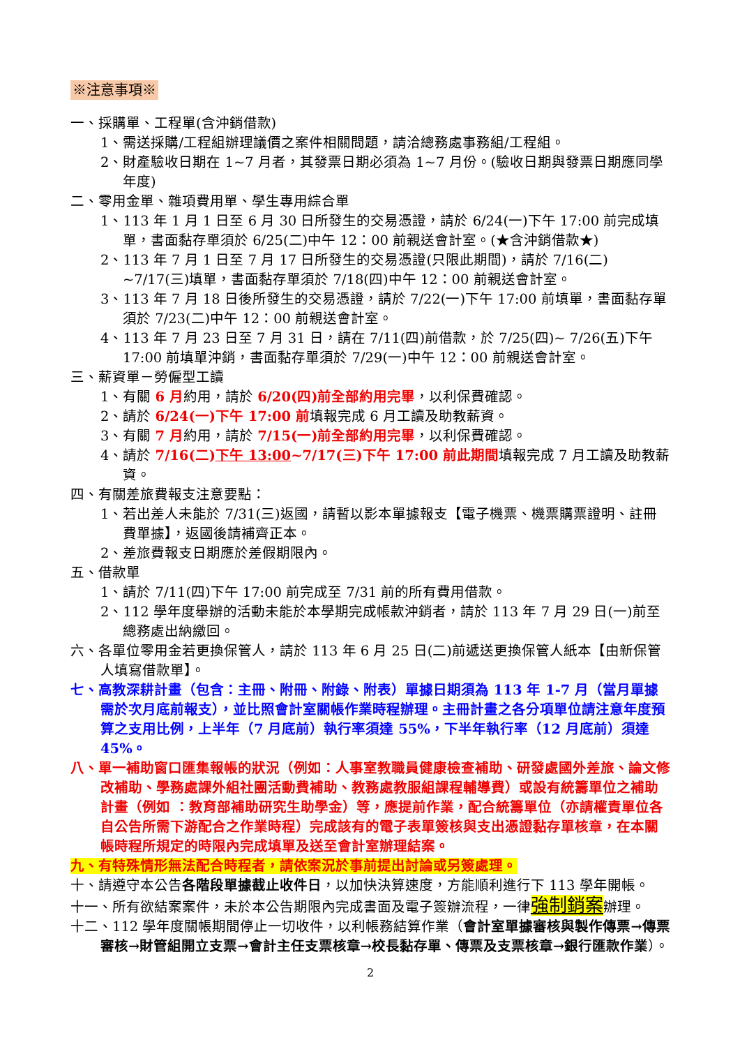※注意事項※
一、採購單、工程單(含沖銷借款)
1、需送採購/工程組辦理議價之案件相關問題，請洽總務處事務組/工程組。
2、財產驗收日期在 1~7 月者，其發票日期必須為 1~7 月份。(驗收日期與發票日期應同學年度)
二、零用金單、雜項費用單、學生專用綜合單
1、113 年 1 月 1 日至 6 月 30 日所發生的交易憑證，請於 6/24(一)下午 17:00 前完成填單，書面黏存單須於 6/25(二)中午 12：00 前親送會計室。(★含沖銷借款★)
2、113 年 7 月 1 日至 7 月 17 日所發生的交易憑證(只限此期間)，請於 7/16(二) ~7/17(三)填單，書面黏存單須於 7/18(四)中午 12：00 前親送會計室。
3、113 年 7 月 18 日後所發生的交易憑證，請於 7/22(一)下午 17:00 前填單，書面黏存單須於 7/23(二)中午 12：00 前親送會計室。
4、113 年 7 月 23 日至 7 月 31 日，請在 7/11(四)前借款，於 7/25(四)~ 7/26(五)下午 17:00 前填單沖銷，書面黏存單須於 7/29(一)中午 12：00 前親送會計室。
三、薪資單－勞僱型工讀
1、有關 6 月約用，請於 6/20(四)前全部約用完畢，以利保費確認。
2、請於 6/24(一)下午 17:00 前填報完成 6 月工讀及助教薪資。
3、有關 7 月約用，請於 7/15(一)前全部約用完畢，以利保費確認。
4、請於 7/16(二)下午 13:00~7/17(三)下午 17:00 前此期間填報完成 7 月工讀及助教薪資。
四、有關差旅費報支注意要點：
1、若出差人未能於 7/31(三)返國，請暫以影本單據報支【電子機票、機票購票證明、註冊費單據】，返國後請補齊正本。
2、差旅費報支日期應於差假期限內。
五、借款單
1、請於 7/11(四)下午 17:00 前完成至 7/31 前的所有費用借款。
2、112 學年度舉辦的活動未能於本學期完成帳款沖銷者，請於 113 年 7 月 29 日(一)前至總務處出納繳回。
六、各單位零用金若更換保管人，請於 113 年 6 月 25 日(二)前遞送更換保管人紙本【由新保管人填寫借款單】。
七、高教深耕計畫（包含：主冊、附冊、附錄、附表）單據日期須為 113 年 1-7 月（當月單據需於次月底前報支），並比照會計室關帳作業時程辦理。主冊計畫之各分項單位請注意年度預算之支用比例，上半年（7 月底前）執行率須達 55%，下半年執行率（12 月底前）須達 45%。
八、單一補助窗口匯集報帳的狀況（例如：人事室教職員健康檢查補助、研發處國外差旅、論文修改補助、學務處課外組社團活動費補助、教務處教服組課程輔導費）或設有統籌單位之補助計畫（例如 ：教育部補助研究生助學金）等，應提前作業，配合統籌單位（亦請權責單位各自公告所需下游配合之作業時程）完成該有的電子表單簽核與支出憑證黏存單核章，在本關帳時程所規定的時限內完成填單及送至會計室辦理結案。
九、有特殊情形無法配合時程者，請依案況於事前提出討論或另簽處理。
十、請遵守本公告各階段單據截止收件日，以加快決算速度，方能順利進行下 113 學年開帳。
十一、所有欲結案案件，未於本公告期限內完成書面及電子簽辦流程，一律強制銷案辦理。
十二、112 學年度關帳期間停止一切收件，以利帳務結算作業（會計室單據審核與製作傳票→傳票審核→財管組開立支票→會計主任支票核章→校長黏存單、傳票及支票核章→銀行匯款作業）。
2